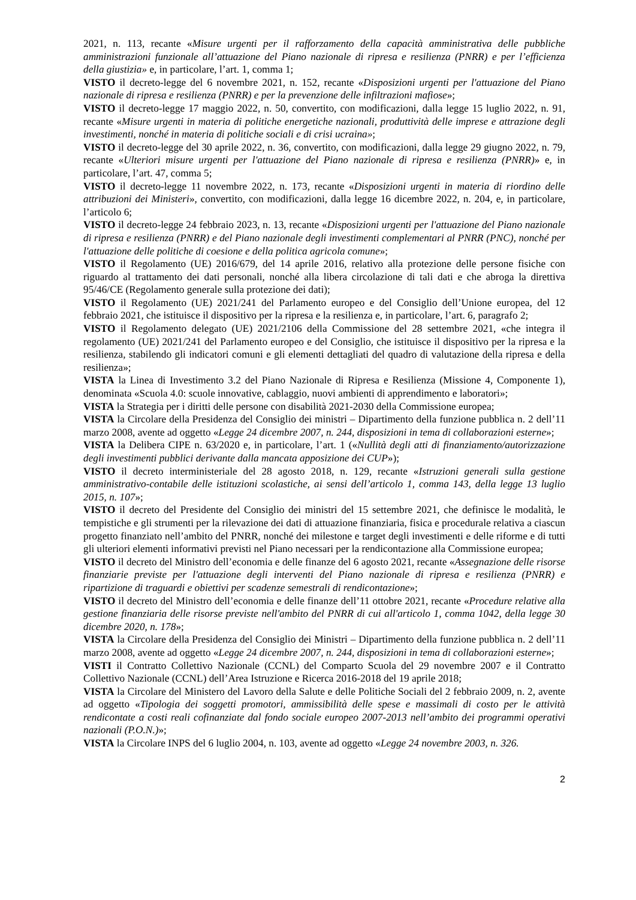2021, n. 113, recante «Misure urgenti per il rafforzamento della capacità amministrativa delle pubbliche amministrazioni funzionale all’attuazione del Piano nazionale di ripresa e resilienza (PNRR) e per l’efficienza della giustizia» e, in particolare, l’art. 1, comma 1;
VISTO il decreto-legge del 6 novembre 2021, n. 152, recante «Disposizioni urgenti per l'attuazione del Piano nazionale di ripresa e resilienza (PNRR) e per la prevenzione delle infiltrazioni mafiose»;
VISTO il decreto-legge 17 maggio 2022, n. 50, convertito, con modificazioni, dalla legge 15 luglio 2022, n. 91, recante «Misure urgenti in materia di politiche energetiche nazionali, produttività delle imprese e attrazione degli investimenti, nonché in materia di politiche sociali e di crisi ucraina»;
VISTO il decreto-legge del 30 aprile 2022, n. 36, convertito, con modificazioni, dalla legge 29 giugno 2022, n. 79, recante «Ulteriori misure urgenti per l'attuazione del Piano nazionale di ripresa e resilienza (PNRR)» e, in particolare, l’art. 47, comma 5;
VISTO il decreto-legge 11 novembre 2022, n. 173, recante «Disposizioni urgenti in materia di riordino delle attribuzioni dei Ministeri», convertito, con modificazioni, dalla legge 16 dicembre 2022, n. 204, e, in particolare, l’articolo 6;
VISTO il decreto-legge 24 febbraio 2023, n. 13, recante «Disposizioni urgenti per l'attuazione del Piano nazionale di ripresa e resilienza (PNRR) e del Piano nazionale degli investimenti complementari al PNRR (PNC), nonché per l'attuazione delle politiche di coesione e della politica agricola comune»;
VISTO il Regolamento (UE) 2016/679, del 14 aprile 2016, relativo alla protezione delle persone fisiche con riguardo al trattamento dei dati personali, nonché alla libera circolazione di tali dati e che abroga la direttiva 95/46/CE (Regolamento generale sulla protezione dei dati);
VISTO il Regolamento (UE) 2021/241 del Parlamento europeo e del Consiglio dell’Unione europea, del 12 febbraio 2021, che istituisce il dispositivo per la ripresa e la resilienza e, in particolare, l’art. 6, paragrafo 2;
VISTO il Regolamento delegato (UE) 2021/2106 della Commissione del 28 settembre 2021, «che integra il regolamento (UE) 2021/241 del Parlamento europeo e del Consiglio, che istituisce il dispositivo per la ripresa e la resilienza, stabilendo gli indicatori comuni e gli elementi dettagliati del quadro di valutazione della ripresa e della resilienza»;
VISTA la Linea di Investimento 3.2 del Piano Nazionale di Ripresa e Resilienza (Missione 4, Componente 1), denominata «Scuola 4.0: scuole innovative, cablaggio, nuovi ambienti di apprendimento e laboratori»;
VISTA la Strategia per i diritti delle persone con disabilità 2021-2030 della Commissione europea;
VISTA la Circolare della Presidenza del Consiglio dei ministri – Dipartimento della funzione pubblica n. 2 dell’11 marzo 2008, avente ad oggetto «Legge 24 dicembre 2007, n. 244, disposizioni in tema di collaborazioni esterne»;
VISTA la Delibera CIPE n. 63/2020 e, in particolare, l’art. 1 («Nullità degli atti di finanziamento/autorizzazione degli investimenti pubblici derivante dalla mancata apposizione dei CUP»);
VISTO il decreto interministeriale del 28 agosto 2018, n. 129, recante «Istruzioni generali sulla gestione amministrativo-contabile delle istituzioni scolastiche, ai sensi dell’articolo 1, comma 143, della legge 13 luglio 2015, n. 107»;
VISTO il decreto del Presidente del Consiglio dei ministri del 15 settembre 2021, che definisce le modalità, le tempistiche e gli strumenti per la rilevazione dei dati di attuazione finanziaria, fisica e procedurale relativa a ciascun progetto finanziato nell’ambito del PNRR, nonché dei milestone e target degli investimenti e delle riforme e di tutti gli ulteriori elementi informativi previsti nel Piano necessari per la rendicontazione alla Commissione europea;
VISTO il decreto del Ministro dell’economia e delle finanze del 6 agosto 2021, recante «Assegnazione delle risorse finanziarie previste per l'attuazione degli interventi del Piano nazionale di ripresa e resilienza (PNRR) e ripartizione di traguardi e obiettivi per scadenze semestrali di rendicontazione»;
VISTO il decreto del Ministro dell’economia e delle finanze dell’11 ottobre 2021, recante «Procedure relative alla gestione finanziaria delle risorse previste nell'ambito del PNRR di cui all'articolo 1, comma 1042, della legge 30 dicembre 2020, n. 178»;
VISTA la Circolare della Presidenza del Consiglio dei Ministri – Dipartimento della funzione pubblica n. 2 dell’11 marzo 2008, avente ad oggetto «Legge 24 dicembre 2007, n. 244, disposizioni in tema di collaborazioni esterne»;
VISTI il Contratto Collettivo Nazionale (CCNL) del Comparto Scuola del 29 novembre 2007 e il Contratto Collettivo Nazionale (CCNL) dell’Area Istruzione e Ricerca 2016-2018 del 19 aprile 2018;
VISTA la Circolare del Ministero del Lavoro della Salute e delle Politiche Sociali del 2 febbraio 2009, n. 2, avente ad oggetto «Tipologia dei soggetti promotori, ammissibilità delle spese e massimali di costo per le attività rendicontate a costi reali cofinanziate dal fondo sociale europeo 2007-2013 nell’ambito dei programmi operativi nazionali (P.O.N.)»;
VISTA la Circolare INPS del 6 luglio 2004, n. 103, avente ad oggetto «Legge 24 novembre 2003, n. 326.
2